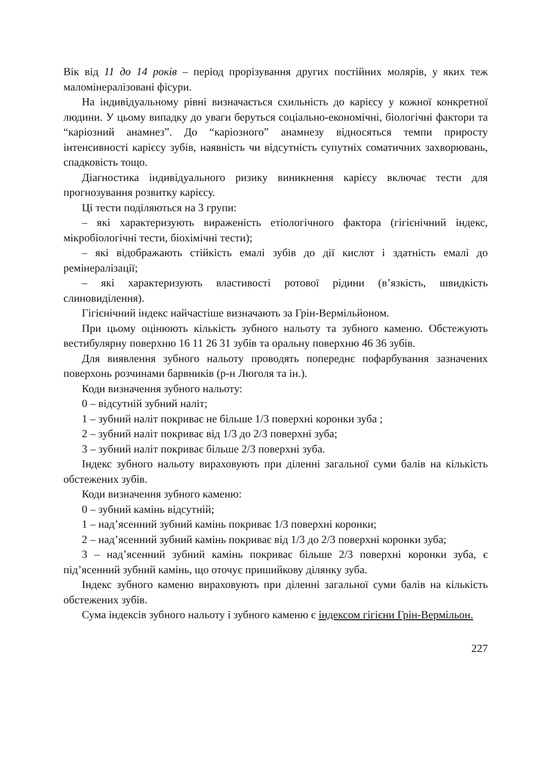Вік від 11 до 14 років – період прорізування других постійних молярів, у яких теж маломінералізовані фісури.
На індивідуальному рівні визначається схильність до карієсу у кожної конкретної людини. У цьому випадку до уваги беруться соціально-економічні, біологічні фактори та “каріозний анамнез”. До “каріозного” анамнезу відносяться темпи приросту інтенсивності карієсу зубів, наявність чи відсутність супутніх соматичних захворювань, спадковість тощо.
Діагностика індивідуального ризику виникнення карієсу включає тести для прогнозування розвитку карієсу.
Ці тести поділяються на 3 групи:
– які характеризують вираженість етіологічного фактора (гігієнічний індекс, мікробіологічні тести, біохімічні тести);
– які відображають стійкість емалі зубів до дії кислот і здатність емалі до ремінералізації;
– які характеризують властивості ротової рідини (в’язкість, швидкість слиновиділення).
Гігієнічний індекс найчастіше визначають за Грін-Вермільйоном.
При цьому оцінюють кількість зубного нальоту та зубного каменю. Обстежують вестибулярну поверхню 16 11 26 31 зубів та оральну поверхню 46 36 зубів.
Для виявлення зубного нальоту проводять попереднє пофарбування зазначених поверхонь розчинами барвників (р-н Люголя та ін.).
Коди визначення зубного нальоту:
0 – відсутній зубний наліт;
1 – зубний наліт покриває не більше 1/3 поверхні коронки зуба ;
2 – зубний наліт покриває від 1/3 до 2/3 поверхні зуба;
3 – зубний наліт покриває більше 2/3 поверхні зуба.
Індекс зубного нальоту вираховують при діленні загальної суми балів на кількість обстежених зубів.
Коди визначення зубного каменю:
0 – зубний камінь відсутній;
1 – над’ясенний зубний камінь покриває 1/3 поверхні коронки;
2 – над’ясенний зубний камінь покриває від 1/3 до 2/3 поверхні коронки зуба;
3 – над’ясенний зубний камінь покриває більше 2/3 поверхні коронки зуба, є під’ясенний зубний камінь, що оточує пришийкову ділянку зуба.
Індекс зубного каменю вираховують при діленні загальної суми балів на кількість обстежених зубів.
Сума індексів зубного нальоту і зубного каменю є індексом гігієни Грін-Вермільон.
227